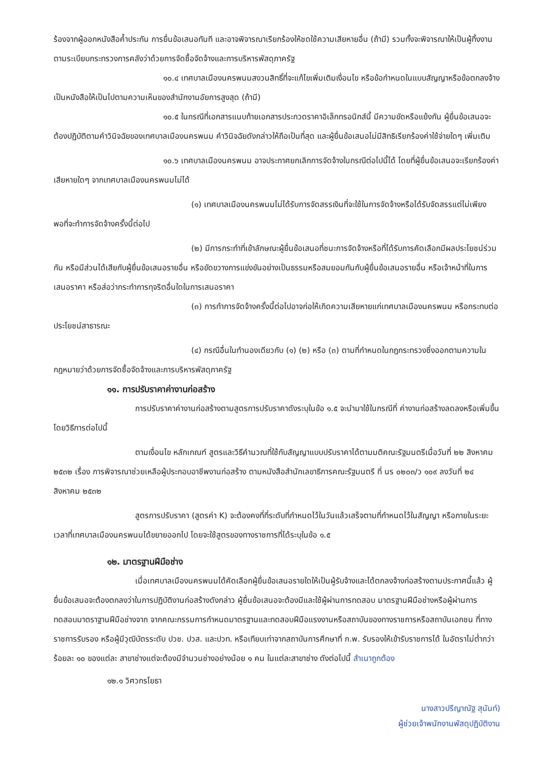ร้องจากผู้ออกหนังสือค้ำประกัน การยื่นข้อเสนอทันที และอาจพิจารณาเรียกร้องให้ชดใช้ความเสียหายอื่น (ถ้ามี) รวมทั้งจะพิจารณาให้เป็นผู้ทิ้งงาน ตามระเบียบกระทรวงการคลังว่าด้วยการจัดซื้อจัดจ้างและการบริหารพัสดุภาครัฐ
๑๐.๔ เทศบาลเมืองนครพนมสงวนสิทธิ์ที่จะแก้ไขเพิ่มเติมเงื่อนไข หรือข้อกำหนดในแบบสัญญาหรือข้อตกลงจ้างเป็นหนังสือให้เป็นไปตามความเห็นของสำนักงานอัยการสูงสุด (ถ้ามี)
๑๐.๕ ในกรณีที่เอกสารแนบท้ายเอกสารประกวดราคาอิเล็กทรอนิกส์นี้ มีความขัดหรือแย้งกัน ผู้ยื่นข้อเสนอจะต้องปฏิบัติตามคำวินิจฉัยของเทศบาลเมืองนครพนม คำวินิจฉัยดังกล่าวให้ถือเป็นที่สุด และผู้ยื่นข้อเสนอไม่มีสิทธิเรียกร้องค่าใช้จ่ายใดๆ เพิ่มเติม
๑๐.๖ เทศบาลเมืองนครพนม อาจประกาศยกเลิกการจัดจ้างในกรณีต่อไปนี้ได้ โดยที่ผู้ยื่นข้อเสนอจะเรียกร้องค่าเสียหายใดๆ จากเทศบาลเมืองนครพนมไม่ได้
(๑) เทศบาลเมืองนครพนมไม่ได้รับการจัดสรรเงินที่จะใช้ในการจัดจ้างหรือได้รับจัดสรรแต่ไม่เพียงพอที่จะทำการจัดจ้างครั้งนี้ต่อไป
(๒) มีการกระทำที่เข้าลักษณะผู้ยื่นข้อเสนอที่ชนะการจัดจ้างหรือที่ได้รับการคัดเลือกมีผลประโยชน์ร่วมกัน หรือมีส่วนได้เสียกับผู้ยื่นข้อเสนอรายอื่น หรือขัดขวางการแข่งขันอย่างเป็นธรรมหรือสมยอมกันกับผู้ยื่นข้อเสนอรายอื่น หรือเจ้าหน้าที่ในการเสนอราคา หรือส่อว่ากระทำการทุจริตอื่นใดในการเสนอราคา
(๓) การทำการจัดจ้างครั้งนี้ต่อไปอาจก่อให้เกิดความเสียหายแก่เทศบาลเมืองนครพนม หรือกระทบต่อประโยชน์สาธารณะ
(๔) กรณีอื่นในทำนองเดียวกับ (๑) (๒) หรือ (๓) ตามที่กำหนดในกฎกระทรวงซึ่งออกตามความในกฎหมายว่าด้วยการจัดซื้อจัดจ้างและการบริหารพัสดุภาครัฐ
๑๑. การปรับราคาค่างานก่อสร้าง
การปรับราคาค่างานก่อสร้างตามสูตรการปรับราคาดังระบุในข้อ ๑.๕ จะนำมาใช้ในกรณีที่ ค่างานก่อสร้างลดลงหรือเพิ่มขึ้น โดยวิธีการต่อไปนี้
ตามเงื่อนไข หลักเกณฑ์ สูตรและวิธีคำนวณที่ใช้กับสัญญาแบบปรับราคาได้ตามมติคณะรัฐมนตรีเมื่อวันที่ ๒๒ สิงหาคม ๒๕๓๒ เรื่อง การพิจารณาช่วยเหลือผู้ประกอบอาชีพงานก่อสร้าง ตามหนังสือสำนักเลขาธิการคณะรัฐมนตรี ที่ นร ๐๒๐๓/ว ๑๐๙ ลงวันที่ ๒๔ สิงหาคม ๒๕๓๒
สูตรการปรับราคา (สูตรค่า K) จะต้องคงที่ที่ระดับที่กำหนดไว้ในวันแล้วเสร็จตามที่กำหนดไว้ในสัญญา หรือภายในระยะเวลาที่เทศบาลเมืองนครพนมได้ขยายออกไป โดยจะใช้สูตรของทางราชการที่ได้ระบุในข้อ ๑.๕
๑๒. มาตรฐานฝีมือช่าง
เมื่อเทศบาลเมืองนครพนมได้คัดเลือกผู้ยื่นข้อเสนอรายใดให้เป็นผู้รับจ้างและได้ตกลงจ้างก่อสร้างตามประกาศนี้แล้ว ผู้ยื่นข้อเสนอจะต้องตกลงว่าในการปฏิบัติงานก่อสร้างดังกล่าว ผู้ยื่นข้อเสนอจะต้องมีและใช้ผู้ผ่านการทดสอบ มาตรฐานฝีมือช่างหรือผู้ผ่านการทดสอบมาตราฐานฝีมือช่างจาก จากคณะกรรมการกำหนดมาตรฐานและทดสอบฝีมือแรงงานหรือสถาบันของทางราชการหรือสถาบันเอกชน ที่ทางราชการรับรอง หรือผู้มีวุฒิบัตรระดับ ปวช. ปวส. และปวท. หรือเทียบเท่าจากสถาบันการศึกษาที่ ก.พ. รับรองให้เข้ารับราชการได้ ในอัตราไม่ต่ำกว่าร้อยละ ๑๐ ของแต่ละ สาขาช่างแต่จะต้องมีจำนวนช่างอย่างน้อย ๑ คน ในแต่ละสาขาช่าง ดังต่อไปนี้ สำเนาถูกต้อง
๑๒.๑ วิศวกรโยธา
นางสาวปรีญาณัฐ สุนันท์)
ผู้ช่วยเจ้าพนักงานพัสดุปฏิบัติงาน